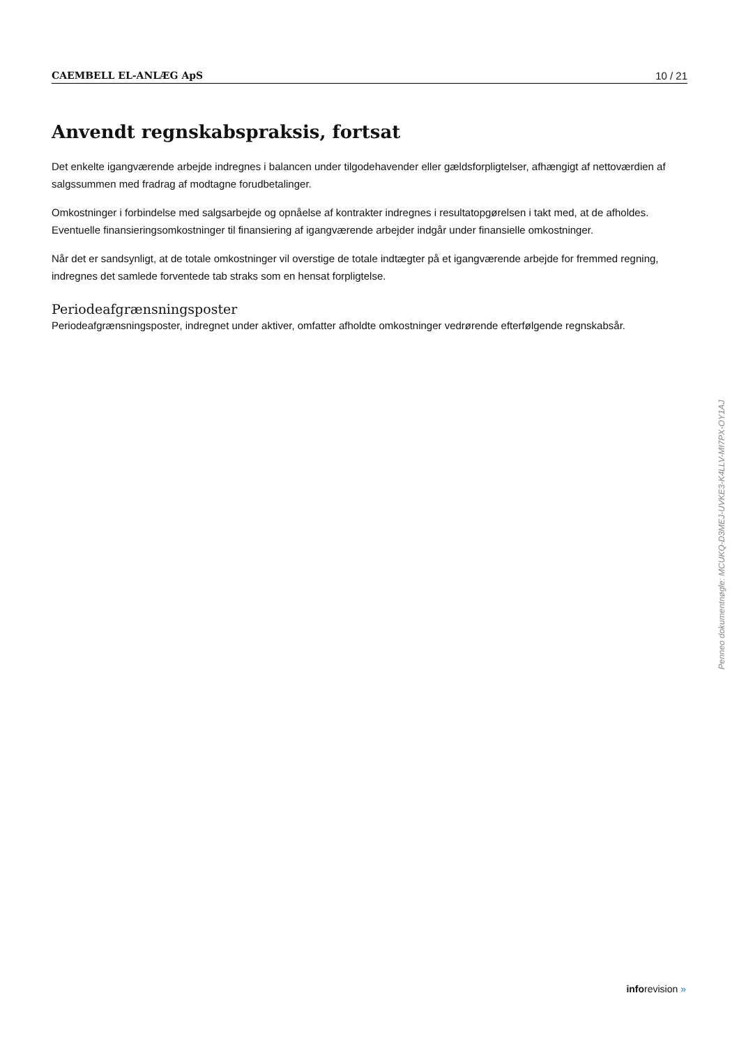CAEMBELL EL-ANLÆG ApS 10 / 21
Anvendt regnskabspraksis, fortsat
Det enkelte igangværende arbejde indregnes i balancen under tilgodehavender eller gældsforpligtelser, afhængigt af net­toværdien af salgssummen med fradrag af modtagne forudbetalinger.
Omkostninger i forbindelse med salgsarbejde og opnåelse af kontrakter indregnes i resultatopgørelsen i takt med, at de afhol­des. Eventuelle finansieringsomkostninger til finansiering af igangværende arbejder indgår under finansielle omkostninger.
Når det er sandsynligt, at de totale omkostninger vil overstige de totale indtægter på et igangværende arbejde for fremmed regning, indregnes det samlede forventede tab straks som en hensat forpligtelse.
Periodeafgrænsningsposter
Periodeafgrænsningsposter, indregnet under aktiver, omfatter afholdte omkostninger vedrørende efterfølgende regnskabsår.
Penneo dokumentnøgle: MCUKQ-D3MEJ-UVKE3-K4LLV-MI7PX-OY1AJ
inforevision »